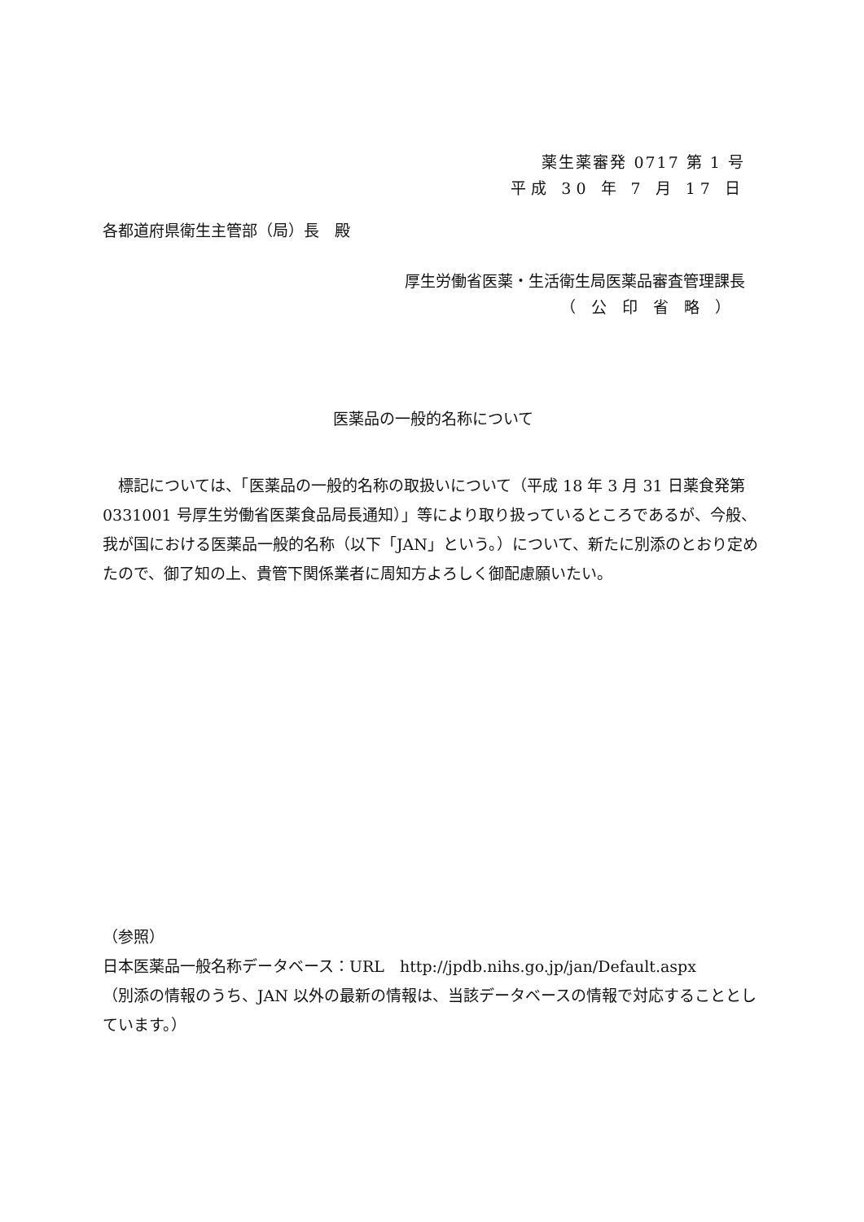薬生薬審発 0717 第 1 号
平成 30 年 7 月 17 日
各都道府県衛生主管部（局）長　殿
厚生労働省医薬・生活衛生局医薬品審査管理課長
（　公　印　省　略　）
医薬品の一般的名称について
　標記については、「医薬品の一般的名称の取扱いについて（平成 18 年 3 月 31 日薬食発第 0331001 号厚生労働省医薬食品局長通知）」等により取り扱っているところであるが、今般、我が国における医薬品一般的名称（以下「JAN」という。）について、新たに別添のとおり定めたので、御了知の上、貴管下関係業者に周知方よろしく御配慮願いたい。
（参照）
日本医薬品一般名称データベース：URL　http://jpdb.nihs.go.jp/jan/Default.aspx
（別添の情報のうち、JAN 以外の最新の情報は、当該データベースの情報で対応することとしています。）